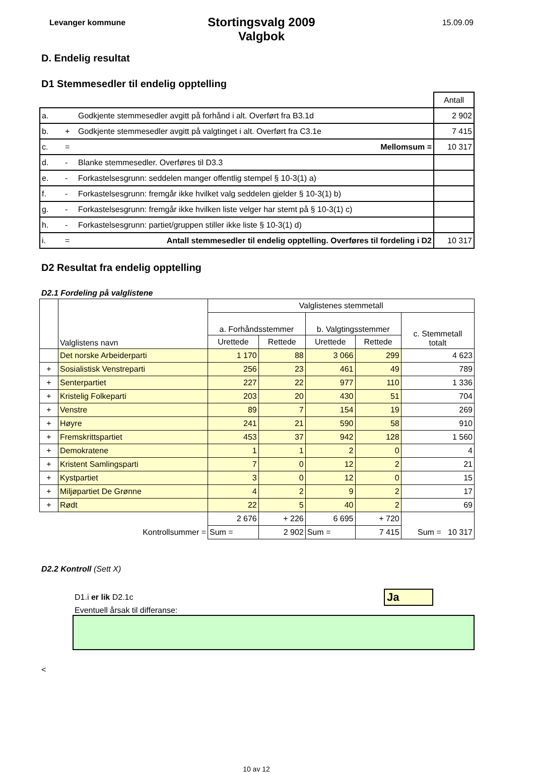Levanger kommune
Stortingsvalg 2009
Valgbok
15.09.09
D. Endelig resultat
D1 Stemmesedler til endelig opptelling
| | | | Antall |
| a. | | Godkjente stemmesedler avgitt på forhånd i alt. Overført fra B3.1d | 2 902 |
| b. | + | Godkjente stemmesedler avgitt på valgtinget i alt. Overført fra C3.1e | 7 415 |
| c. | = | Mellomsum = | 10 317 |
| d. | - | Blanke stemmesedler. Overføres til D3.3 | |
| e. | - | Forkastelsesgrunn: seddelen manger offentlig stempel § 10-3(1) a) | |
| f. | - | Forkastelsesgrunn: fremgår ikke hvilket valg seddelen gjelder § 10-3(1) b) | |
| g. | - | Forkastelsesgrunn: fremgår ikke hvilken liste velger har stemt på § 10-3(1) c) | |
| h. | - | Forkastelsesgrunn: partiet/gruppen stiller ikke liste § 10-3(1) d) | |
| i. | = | Antall stemmesedler til endelig opptelling. Overføres til fordeling i D2 | 10 317 |
D2 Resultat fra endelig opptelling
D2.1 Fordeling på valglistene
| | Valglistens navn | Valglistenes stemmetall | | | | |
| --- | --- | --- | --- | --- | --- | --- |
| | | a. Forhåndsstemmer | | b. Valgtingsstemmer | | c. Stemmetall totalt |
| | | Urettede | Rettede | Urettede | Rettede | |
| | Det norske Arbeiderparti | 1 170 | 88 | 3 066 | 299 | 4 623 |
| + | Sosialistisk Venstreparti | 256 | 23 | 461 | 49 | 789 |
| + | Senterpartiet | 227 | 22 | 977 | 110 | 1 336 |
| + | Kristelig Folkeparti | 203 | 20 | 430 | 51 | 704 |
| + | Venstre | 89 | 7 | 154 | 19 | 269 |
| + | Høyre | 241 | 21 | 590 | 58 | 910 |
| + | Fremskrittspartiet | 453 | 37 | 942 | 128 | 1 560 |
| + | Demokratene | 1 | 1 | 2 | 0 | 4 |
| + | Kristent Samlingsparti | 7 | 0 | 12 | 2 | 21 |
| + | Kystpartiet | 3 | 0 | 12 | 0 | 15 |
| + | Miljøpartiet De Grønne | 4 | 2 | 9 | 2 | 17 |
| + | Rødt | 22 | 5 | 40 | 2 | 69 |
| | | 2 676 | + 226 | 6 695 | + 720 | |
| | Kontrollsummer = | Sum = | 2 902 | Sum = | 7 415 | Sum = 10 317 |
D2.2 Kontroll (Sett X)
D1.i er lik D2.1c Ja
Eventuell årsak til differanse:
<
10 av 12